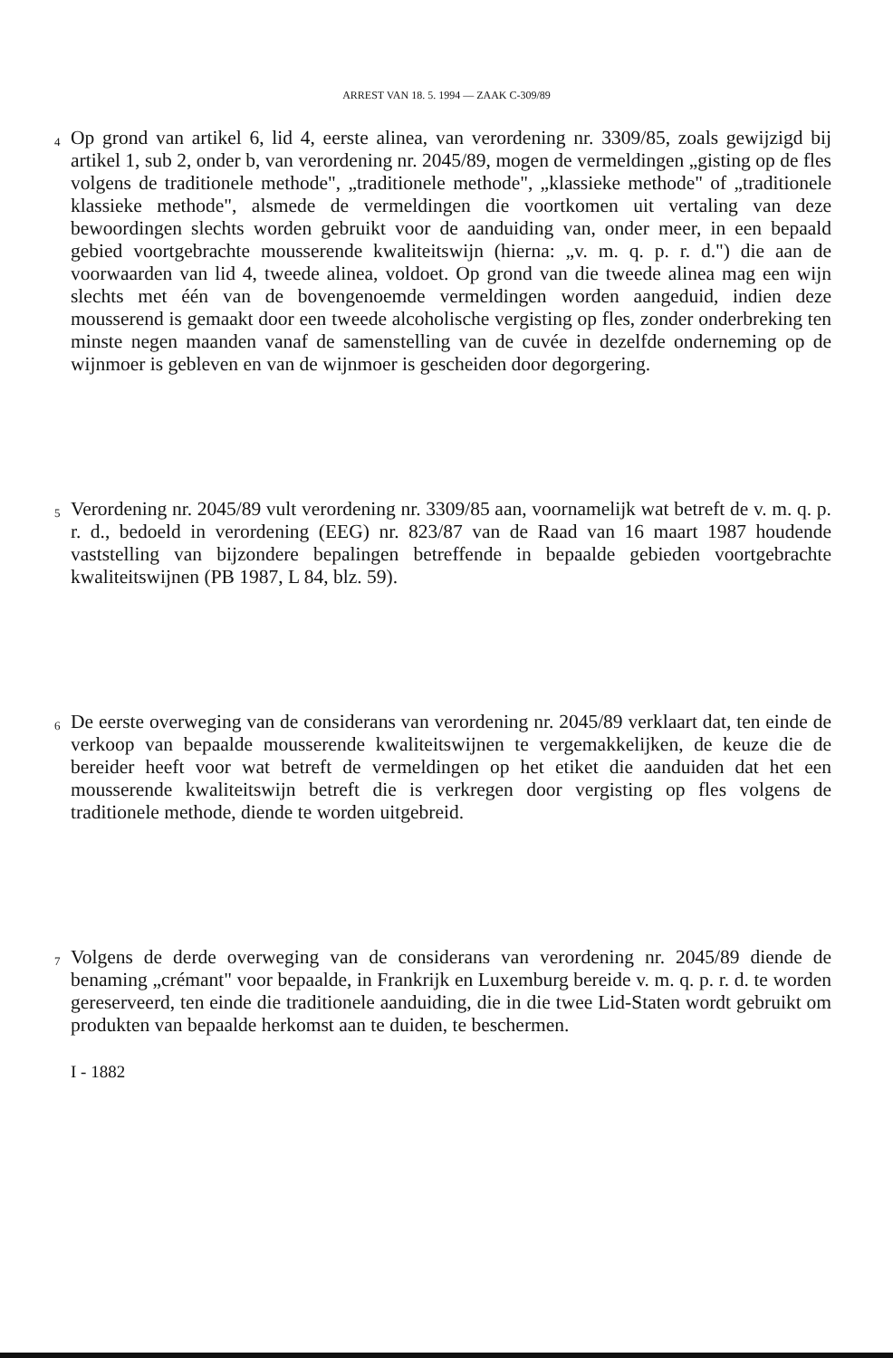ARREST VAN 18. 5. 1994 — ZAAK C-309/89
4
Op grond van artikel 6, lid 4, eerste alinea, van verordening nr. 3309/85, zoals gewijzigd bij artikel 1, sub 2, onder b, van verordening nr. 2045/89, mogen de vermeldingen „gisting op de fles volgens de traditionele methode", „traditionele methode", „klassieke methode" of „traditionele klassieke methode", alsmede de vermeldingen die voortkomen uit vertaling van deze bewoordingen slechts worden gebruikt voor de aanduiding van, onder meer, in een bepaald gebied voortgebrachte mousserende kwaliteitswijn (hierna: „v. m. q. p. r. d.") die aan de voorwaarden van lid 4, tweede alinea, voldoet. Op grond van die tweede alinea mag een wijn slechts met één van de bovengenoemde vermeldingen worden aangeduid, indien deze mousserend is gemaakt door een tweede alcoholische vergisting op fles, zonder onderbreking ten minste negen maanden vanaf de samenstelling van de cuvée in dezelfde onderneming op de wijnmoer is gebleven en van de wijnmoer is gescheiden door degorgering.
5
Verordening nr. 2045/89 vult verordening nr. 3309/85 aan, voornamelijk wat betreft de v. m. q. p. r. d., bedoeld in verordening (EEG) nr. 823/87 van de Raad van 16 maart 1987 houdende vaststelling van bijzondere bepalingen betreffende in bepaalde gebieden voortgebrachte kwaliteitswijnen (PB 1987, L 84, blz. 59).
6
De eerste overweging van de considerans van verordening nr. 2045/89 verklaart dat, ten einde de verkoop van bepaalde mousserende kwaliteitswijnen te vergemakkelijken, de keuze die de bereider heeft voor wat betreft de vermeldingen op het etiket die aanduiden dat het een mousserende kwaliteitswijn betreft die is verkregen door vergisting op fles volgens de traditionele methode, diende te worden uitgebreid.
7
Volgens de derde overweging van de considerans van verordening nr. 2045/89 diende de benaming „crémant" voor bepaalde, in Frankrijk en Luxemburg bereide v. m. q. p. r. d. te worden gereserveerd, ten einde die traditionele aanduiding, die in die twee Lid-Staten wordt gebruikt om produkten van bepaalde herkomst aan te duiden, te beschermen.
I - 1882